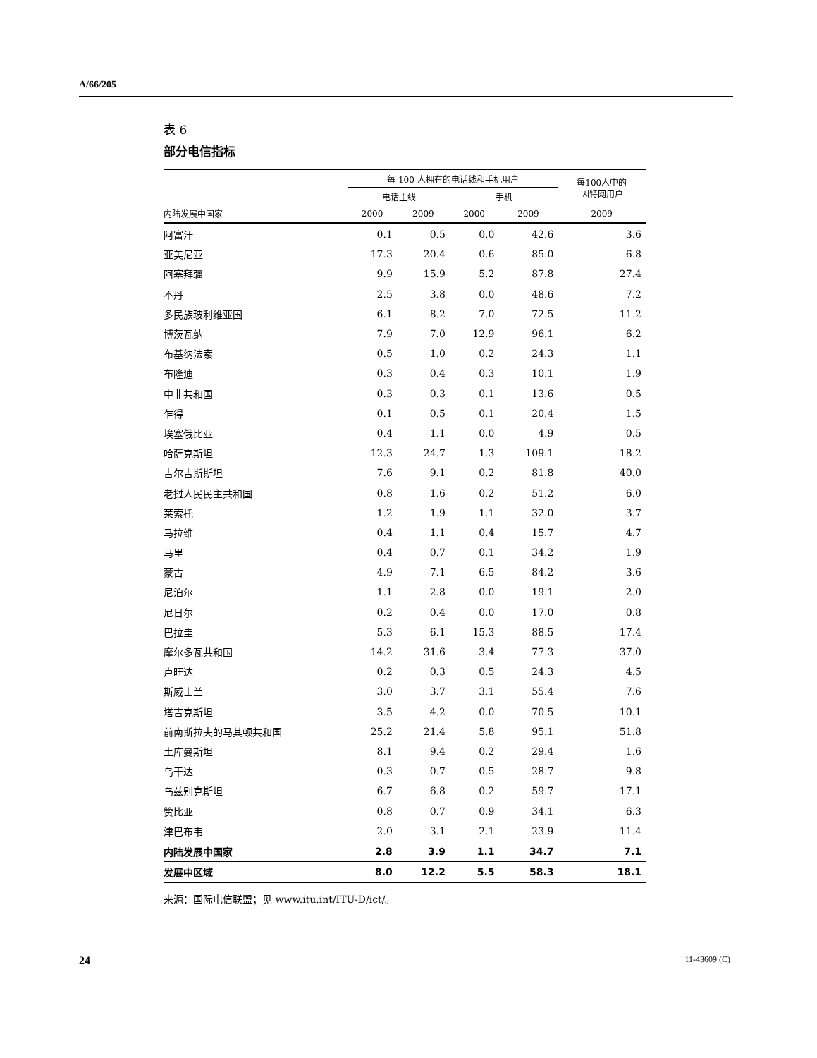A/66/205
表 6
部分电信指标
| | 每 100 人拥有的电话线和手机用户 | | | | 每100人中的 因特网用户 |
| --- | --- | --- | --- | --- | --- |
| | 电话主线 | | 手机 | | |
| 内陆发展中国家 | 2000 | 2009 | 2000 | 2009 | 2009 |
| 阿富汗 | 0.1 | 0.5 | 0.0 | 42.6 | 3.6 |
| 亚美尼亚 | 17.3 | 20.4 | 0.6 | 85.0 | 6.8 |
| 阿塞拜疆 | 9.9 | 15.9 | 5.2 | 87.8 | 27.4 |
| 不丹 | 2.5 | 3.8 | 0.0 | 48.6 | 7.2 |
| 多民族玻利维亚国 | 6.1 | 8.2 | 7.0 | 72.5 | 11.2 |
| 博茨瓦纳 | 7.9 | 7.0 | 12.9 | 96.1 | 6.2 |
| 布基纳法索 | 0.5 | 1.0 | 0.2 | 24.3 | 1.1 |
| 布隆迪 | 0.3 | 0.4 | 0.3 | 10.1 | 1.9 |
| 中非共和国 | 0.3 | 0.3 | 0.1 | 13.6 | 0.5 |
| 乍得 | 0.1 | 0.5 | 0.1 | 20.4 | 1.5 |
| 埃塞俄比亚 | 0.4 | 1.1 | 0.0 | 4.9 | 0.5 |
| 哈萨克斯坦 | 12.3 | 24.7 | 1.3 | 109.1 | 18.2 |
| 吉尔吉斯斯坦 | 7.6 | 9.1 | 0.2 | 81.8 | 40.0 |
| 老挝人民民主共和国 | 0.8 | 1.6 | 0.2 | 51.2 | 6.0 |
| 莱索托 | 1.2 | 1.9 | 1.1 | 32.0 | 3.7 |
| 马拉维 | 0.4 | 1.1 | 0.4 | 15.7 | 4.7 |
| 马里 | 0.4 | 0.7 | 0.1 | 34.2 | 1.9 |
| 蒙古 | 4.9 | 7.1 | 6.5 | 84.2 | 3.6 |
| 尼泊尔 | 1.1 | 2.8 | 0.0 | 19.1 | 2.0 |
| 尼日尔 | 0.2 | 0.4 | 0.0 | 17.0 | 0.8 |
| 巴拉圭 | 5.3 | 6.1 | 15.3 | 88.5 | 17.4 |
| 摩尔多瓦共和国 | 14.2 | 31.6 | 3.4 | 77.3 | 37.0 |
| 卢旺达 | 0.2 | 0.3 | 0.5 | 24.3 | 4.5 |
| 斯威士兰 | 3.0 | 3.7 | 3.1 | 55.4 | 7.6 |
| 塔吉克斯坦 | 3.5 | 4.2 | 0.0 | 70.5 | 10.1 |
| 前南斯拉夫的马其顿共和国 | 25.2 | 21.4 | 5.8 | 95.1 | 51.8 |
| 土库曼斯坦 | 8.1 | 9.4 | 0.2 | 29.4 | 1.6 |
| 乌干达 | 0.3 | 0.7 | 0.5 | 28.7 | 9.8 |
| 乌兹别克斯坦 | 6.7 | 6.8 | 0.2 | 59.7 | 17.1 |
| 赞比亚 | 0.8 | 0.7 | 0.9 | 34.1 | 6.3 |
| 津巴布韦 | 2.0 | 3.1 | 2.1 | 23.9 | 11.4 |
| 内陆发展中国家 | 2.8 | 3.9 | 1.1 | 34.7 | 7.1 |
| 发展中区域 | 8.0 | 12.2 | 5.5 | 58.3 | 18.1 |
来源：国际电信联盟；见 www.itu.int/ITU-D/ict/。
24 11-43609 (C)